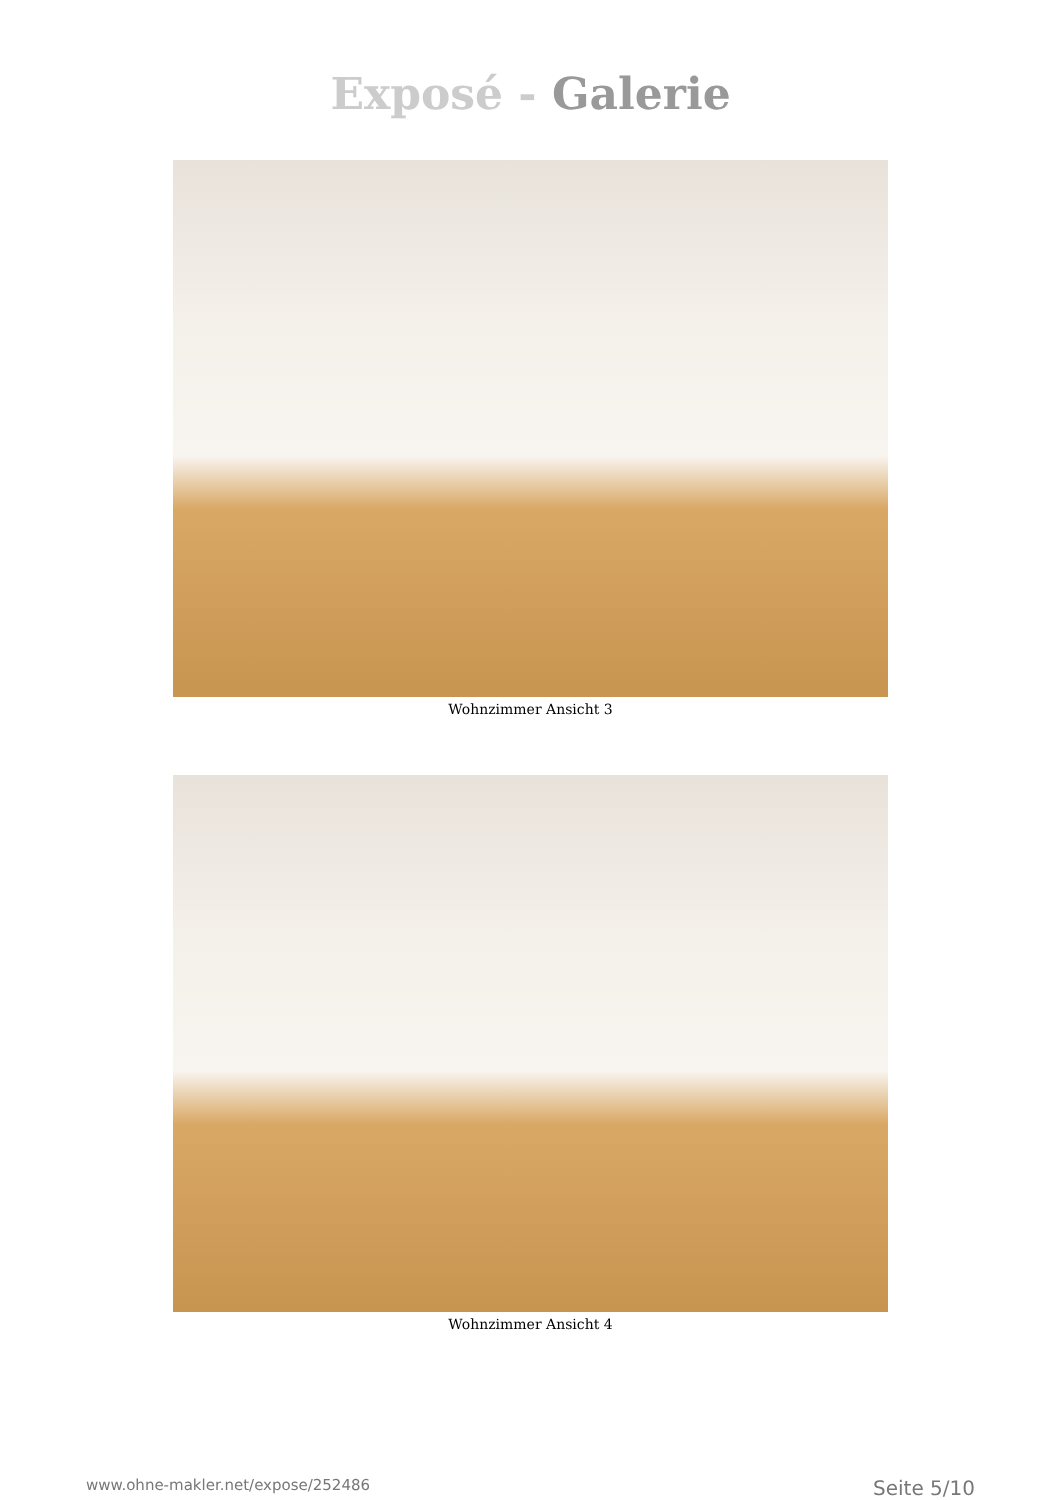Exposé - Galerie
Wohnzimmer Ansicht 3
Wohnzimmer Ansicht 4
www.ohne-makler.net/expose/252486 Seite 5/10